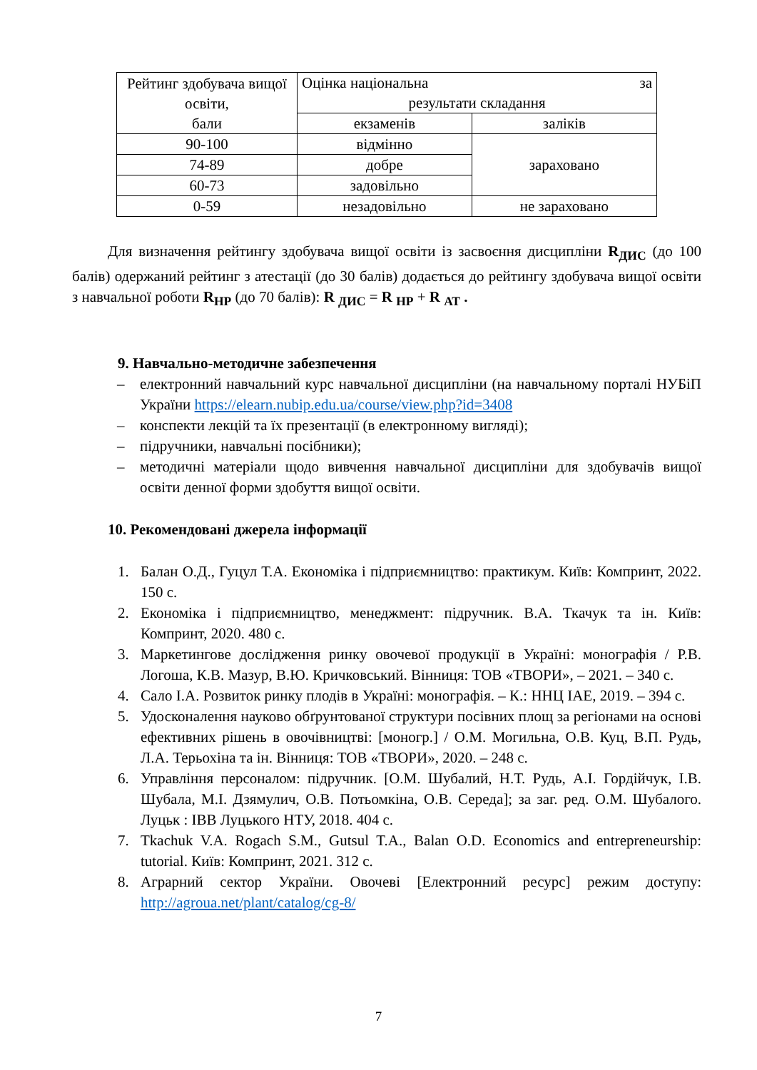| Рейтинг здобувача вищої освіти, бали | Оцінка національна за результати складання | |
| | екзаменів | заліків |
| 90-100 | відмінно | зараховано |
| 74-89 | добре | |
| 60-73 | задовільно | |
| 0-59 | незадовільно | не зараховано |
Для визначення рейтингу здобувача вищої освіти із засвоєння дисципліни R<sub>ДИС</sub> (до 100 балів) одержаний рейтинг з атестації (до 30 балів) додається до рейтингу здобувача вищої освіти з навчальної роботи R<sub>НР</sub> (до 70 балів): R <sub>ДИС</sub> = R <sub>НР</sub> + R <sub>АТ</sub> .
9. Навчально-методичне забезпечення
– електронний навчальний курс навчальної дисципліни (на навчальному порталі НУБіП України https://elearn.nubip.edu.ua/course/view.php?id=3408
– конспекти лекцій та їх презентації (в електронному вигляді);
– підручники, навчальні посібники);
– методичні матеріали щодо вивчення навчальної дисципліни для здобувачів вищої освіти денної форми здобуття вищої освіти.
10. Рекомендовані джерела інформації
1. Балан О.Д., Гуцул Т.А. Економіка і підприємництво: практикум. Київ: Компринт, 2022. 150 с.
2. Економіка і підприємництво, менеджмент: підручник. В.А. Ткачук та ін. Київ: Компринт, 2020. 480 с.
3. Маркетингове дослідження ринку овочевої продукції в Україні: монографія / Р.В. Логоша, К.В. Мазур, В.Ю. Кричковський. Вінниця: ТОВ «ТВОРИ», – 2021. – 340 с.
4. Сало І.А. Розвиток ринку плодів в Україні: монографія. – К.: ННЦ ІАЕ, 2019. – 394 с.
5. Удосконалення науково обґрунтованої структури посівних площ за регіонами на основі ефективних рішень в овочівництві: [моногр.] / О.М. Могильна, О.В. Куц, В.П. Рудь, Л.А. Терьохіна та ін. Вінниця: ТОВ «ТВОРИ», 2020. – 248 с.
6. Управління персоналом: підручник. [О.М. Шубалий, Н.Т. Рудь, А.І. Гордійчук, І.В. Шубала, М.І. Дзямулич, О.В. Потьомкіна, О.В. Середа]; за заг. ред. О.М. Шубалого. Луцьк : ІВВ Луцького НТУ, 2018. 404 с.
7. Tkachuk V.A. Rogach S.M., Gutsul T.A., Balan O.D. Economics and entrepreneurship: tutorial. Київ: Компринт, 2021. 312 с.
8. Аграрний сектор України. Овочеві [Електронний ресурс] режим доступу: http://agroua.net/plant/catalog/cg-8/
7